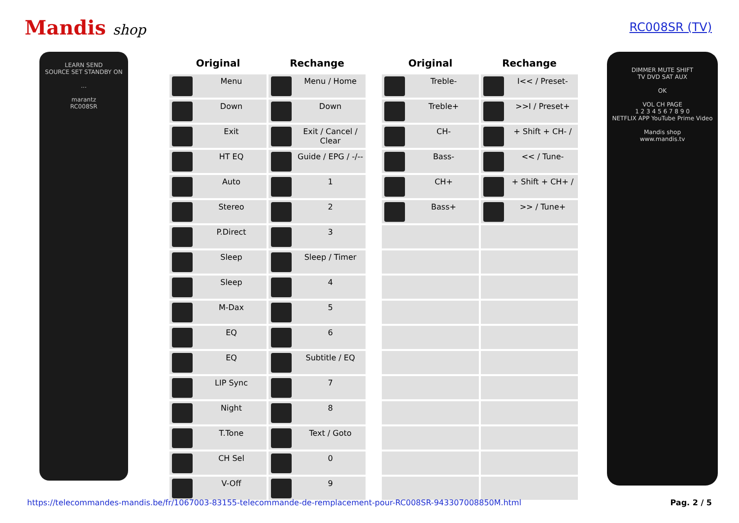Mandis shop
RC008SR (TV)
LEARN SEND
SOURCE SET STANDBY ON
...
marantz
RC008SR
| Original | Rechange |
| --- | --- |
| Menu | Menu / Home |
| Down | Down |
| Exit | Exit / Cancel / Clear |
| HT EQ | Guide / EPG / -/-- |
| Auto | 1 |
| Stereo | 2 |
| P.Direct | 3 |
| Sleep | Sleep / Timer |
| Sleep | 4 |
| M-Dax | 5 |
| EQ | 6 |
| EQ | Subtitle / EQ |
| LIP Sync | 7 |
| Night | 8 |
| T.Tone | Text / Goto |
| CH Sel | 0 |
| V-Off | 9 |
| Original | Rechange |
| --- | --- |
| Treble- | I<< / Preset- |
| Treble+ | >>I / Preset+ |
| CH- | + Shift + CH- / |
| Bass- | << / Tune- |
| CH+ | + Shift + CH+ / |
| Bass+ | >> / Tune+ |
DIMMER MUTE SHIFT
TV DVD SAT AUX
OK
VOL CH PAGE
1 2 3 4 5 6 7 8 9 0
NETFLIX APP YouTube Prime Video
Mandis shop
www.mandis.tv
https://telecommandes-mandis.be/fr/1067003-83155-telecommande-de-remplacement-pour-RC008SR-943307008850M.html Pag. 2 / 5